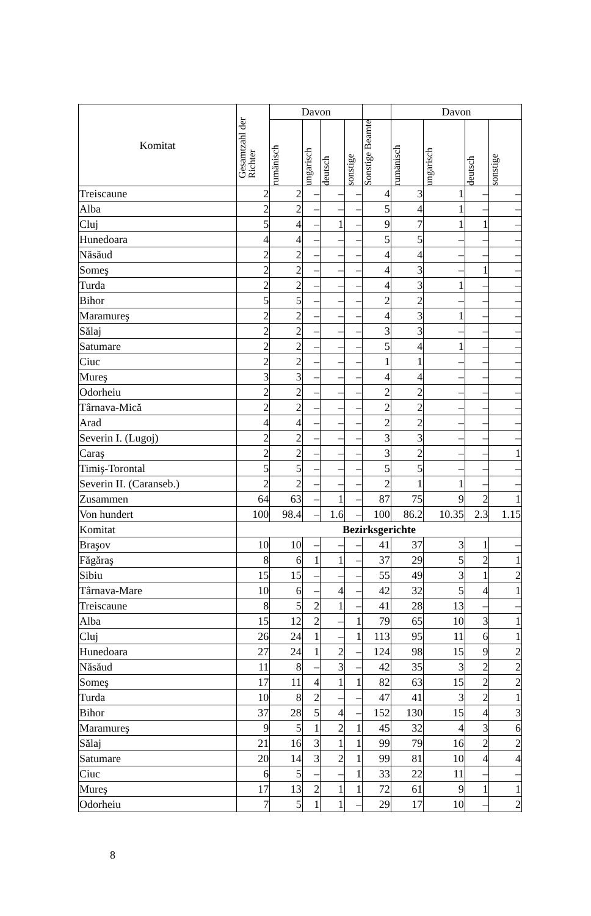| Komitat | Gesamtzahl der Richter | Davon | | | | | Davon | | | |
| --- | --- | --- | --- | --- | --- | --- | --- | --- | --- | --- |
| | | rumänisch | ungarisch | deutsch | sonstige | Sonstige Beamte | rumänisch | ungarisch | deutsch | sonstige |
| Treiscaune | 2 | 2 | – | – | – | 4 | 3 | 1 | – | – |
| Alba | 2 | 2 | – | – | – | 5 | 4 | 1 | – | – |
| Cluj | 5 | 4 | – | 1 | – | 9 | 7 | 1 | 1 | – |
| Hunedoara | 4 | 4 | – | – | – | 5 | 5 | – | – | – |
| Năsăud | 2 | 2 | – | – | – | 4 | 4 | – | – | – |
| Someş | 2 | 2 | – | – | – | 4 | 3 | – | 1 | – |
| Turda | 2 | 2 | – | – | – | 4 | 3 | 1 | – | – |
| Bihor | 5 | 5 | – | – | – | 2 | 2 | – | – | – |
| Maramureş | 2 | 2 | – | – | – | 4 | 3 | 1 | – | – |
| Sălaj | 2 | 2 | – | – | – | 3 | 3 | – | – | – |
| Satumare | 2 | 2 | – | – | – | 5 | 4 | 1 | – | – |
| Ciuc | 2 | 2 | – | – | – | 1 | 1 | – | – | – |
| Mureş | 3 | 3 | – | – | – | 4 | 4 | – | – | – |
| Odorheiu | 2 | 2 | – | – | – | 2 | 2 | – | – | – |
| Târnava-Mică | 2 | 2 | – | – | – | 2 | 2 | – | – | – |
| Arad | 4 | 4 | – | – | – | 2 | 2 | – | – | – |
| Severin I. (Lugoj) | 2 | 2 | – | – | – | 3 | 3 | – | – | – |
| Caraş | 2 | 2 | – | – | – | 3 | 2 | – | – | 1 |
| Timiş-Torontal | 5 | 5 | – | – | – | 5 | 5 | – | – | – |
| Severin II. (Caranseb.) | 2 | 2 | – | – | – | 2 | 1 | 1 | – | – |
| Zusammen | 64 | 63 | – | 1 | – | 87 | 75 | 9 | 2 | 1 |
| Von hundert | 100 | 98.4 | – | 1.6 | – | 100 | 86.2 | 10.35 | 2.3 | 1.15 |
| Komitat | Bezirksgerichte | | | | | | | | | |
| Braşov | 10 | 10 | – | – | – | 41 | 37 | 3 | 1 | – |
| Făgăraş | 8 | 6 | 1 | 1 | – | 37 | 29 | 5 | 2 | 1 |
| Sibiu | 15 | 15 | – | – | – | 55 | 49 | 3 | 1 | 2 |
| Târnava-Mare | 10 | 6 | – | 4 | – | 42 | 32 | 5 | 4 | 1 |
| Treiscaune | 8 | 5 | 2 | 1 | – | 41 | 28 | 13 | – | – |
| Alba | 15 | 12 | 2 | – | 1 | 79 | 65 | 10 | 3 | 1 |
| Cluj | 26 | 24 | 1 | – | 1 | 113 | 95 | 11 | 6 | 1 |
| Hunedoara | 27 | 24 | 1 | 2 | – | 124 | 98 | 15 | 9 | 2 |
| Năsăud | 11 | 8 | – | 3 | – | 42 | 35 | 3 | 2 | 2 |
| Someş | 17 | 11 | 4 | 1 | 1 | 82 | 63 | 15 | 2 | 2 |
| Turda | 10 | 8 | 2 | – | – | 47 | 41 | 3 | 2 | 1 |
| Bihor | 37 | 28 | 5 | 4 | – | 152 | 130 | 15 | 4 | 3 |
| Maramureş | 9 | 5 | 1 | 2 | 1 | 45 | 32 | 4 | 3 | 6 |
| Sălaj | 21 | 16 | 3 | 1 | 1 | 99 | 79 | 16 | 2 | 2 |
| Satumare | 20 | 14 | 3 | 2 | 1 | 99 | 81 | 10 | 4 | 4 |
| Ciuc | 6 | 5 | – | – | 1 | 33 | 22 | 11 | – | – |
| Mureş | 17 | 13 | 2 | 1 | 1 | 72 | 61 | 9 | 1 | 1 |
| Odorheiu | 7 | 5 | 1 | 1 | – | 29 | 17 | 10 | – | 2 |
8